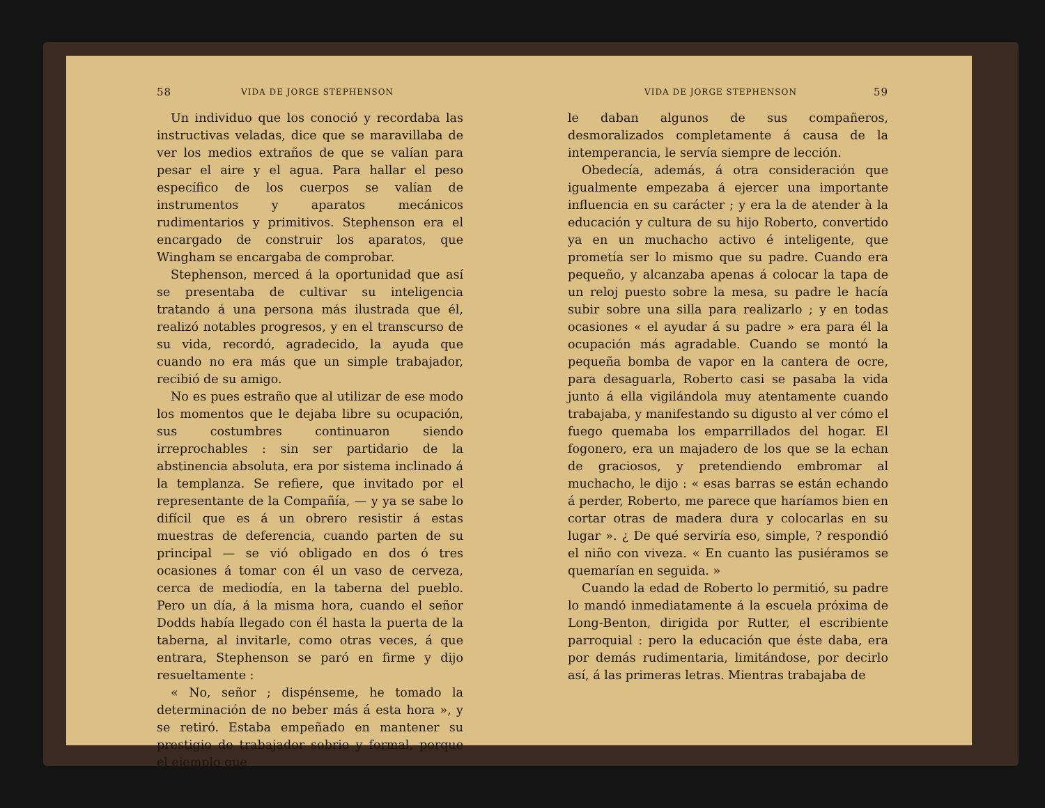58 VIDA DE JORGE STEPHENSON
Un individuo que los conoció y recordaba las instructivas veladas, dice que se maravillaba de ver los medios extraños de que se valían para pesar el aire y el agua. Para hallar el peso específico de los cuerpos se valían de instrumentos y aparatos mecánicos rudimentarios y primitivos. Stephenson era el encargado de construir los aparatos, que Wingham se encargaba de comprobar.
Stephenson, merced á la oportunidad que así se presentaba de cultivar su inteligencia tratando á una persona más ilustrada que él, realizó notables progresos, y en el transcurso de su vida, recordó, agradecido, la ayuda que cuando no era más que un simple trabajador, recibió de su amigo.
No es pues estraño que al utilizar de ese modo los momentos que le dejaba libre su ocupación, sus costumbres continuaron siendo irreprochables : sin ser partidario de la abstinencia absoluta, era por sistema inclinado á la templanza. Se refiere, que invitado por el representante de la Compañía, — y ya se sabe lo difícil que es á un obrero resistir á estas muestras de deferencia, cuando parten de su principal — se vió obligado en dos ó tres ocasiones á tomar con él un vaso de cerveza, cerca de mediodía, en la taberna del pueblo. Pero un día, á la misma hora, cuando el señor Dodds había llegado con él hasta la puerta de la taberna, al invitarle, como otras veces, á que entrara, Stephenson se paró en firme y dijo resueltamente :
« No, señor ; dispénseme, he tomado la determinación de no beber más á esta hora », y se retiró. Estaba empeñado en mantener su prestigio de trabajador sobrio y formal, porque el ejemplo que
VIDA DE JORGE STEPHENSON 59
le daban algunos de sus compañeros, desmoralizados completamente á causa de la intemperancia, le servía siempre de lección.
Obedecía, además, á otra consideración que igualmente empezaba á ejercer una importante influencia en su carácter ; y era la de atender à la educación y cultura de su hijo Roberto, convertido ya en un muchacho activo é inteligente, que prometía ser lo mismo que su padre. Cuando era pequeño, y alcanzaba apenas á colocar la tapa de un reloj puesto sobre la mesa, su padre le hacía subir sobre una silla para realizarlo ; y en todas ocasiones « el ayudar á su padre » era para él la ocupación más agradable. Cuando se montó la pequeña bomba de vapor en la cantera de ocre, para desaguarla, Roberto casi se pasaba la vida junto á ella vigilándola muy atentamente cuando trabajaba, y manifestando su digusto al ver cómo el fuego quemaba los emparrillados del hogar. El fogonero, era un majadero de los que se la echan de graciosos, y pretendiendo embromar al muchacho, le dijo : « esas barras se están echando á perder, Roberto, me parece que haríamos bien en cortar otras de madera dura y colocarlas en su lugar ». ¿ De qué serviría eso, simple, ? respondió el niño con viveza. « En cuanto las pusiéramos se quemarían en seguida. »
Cuando la edad de Roberto lo permitió, su padre lo mandó inmediatamente á la escuela próxima de Long-Benton, dirigida por Rutter, el escribiente parroquial : pero la educación que éste daba, era por demás rudimentaria, limitándose, por decirlo así, á las primeras letras. Mientras trabajaba de